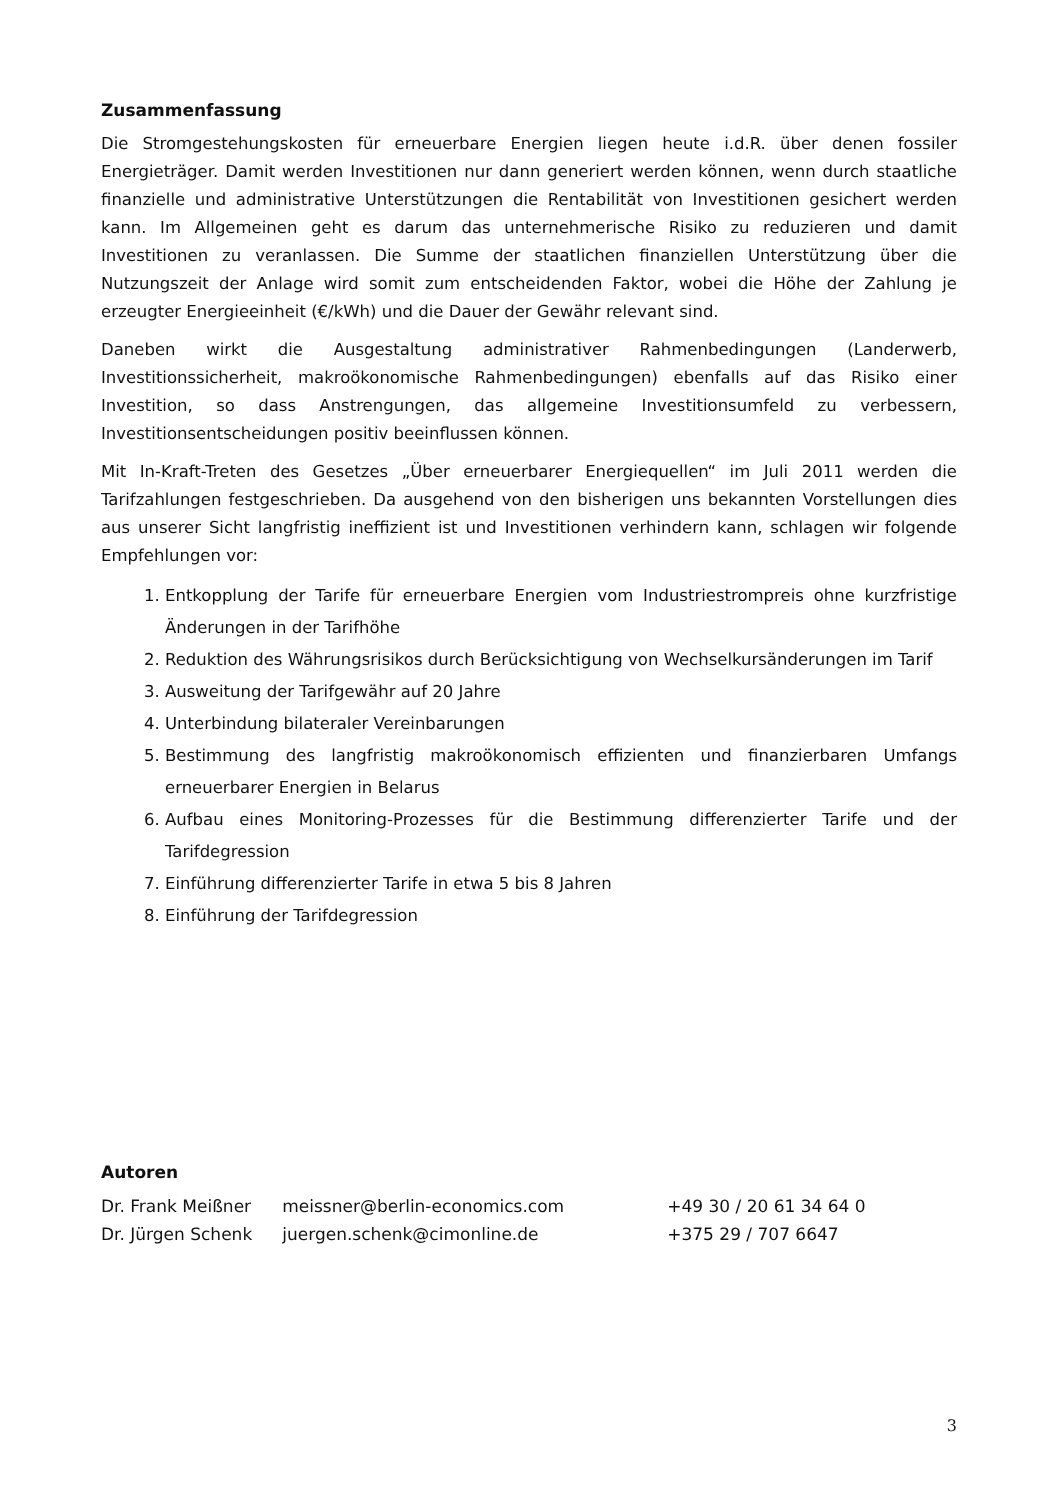Zusammenfassung
Die Stromgestehungskosten für erneuerbare Energien liegen heute i.d.R. über denen fossiler Energieträger. Damit werden Investitionen nur dann generiert werden können, wenn durch staatliche finanzielle und administrative Unterstützungen die Rentabilität von Investitionen gesichert werden kann. Im Allgemeinen geht es darum das unternehmerische Risiko zu reduzieren und damit Investitionen zu veranlassen. Die Summe der staatlichen finanziellen Unterstützung über die Nutzungszeit der Anlage wird somit zum entscheidenden Faktor, wobei die Höhe der Zahlung je erzeugter Energieeinheit (€/kWh) und die Dauer der Gewähr relevant sind.
Daneben wirkt die Ausgestaltung administrativer Rahmenbedingungen (Landerwerb, Investitionssicherheit, makroökonomische Rahmenbedingungen) ebenfalls auf das Risiko einer Investition, so dass Anstrengungen, das allgemeine Investitionsumfeld zu verbessern, Investitionsentscheidungen positiv beeinflussen können.
Mit In-Kraft-Treten des Gesetzes „Über erneuerbarer Energiequellen“ im Juli 2011 werden die Tarifzahlungen festgeschrieben. Da ausgehend von den bisherigen uns bekannten Vorstellungen dies aus unserer Sicht langfristig ineffizient ist und Investitionen verhindern kann, schlagen wir folgende Empfehlungen vor:
1. Entkopplung der Tarife für erneuerbare Energien vom Industriestrompreis ohne kurzfristige Änderungen in der Tarifhöhe
2. Reduktion des Währungsrisikos durch Berücksichtigung von Wechselkursänderungen im Tarif
3. Ausweitung der Tarifgewähr auf 20 Jahre
4. Unterbindung bilateraler Vereinbarungen
5. Bestimmung des langfristig makroökonomisch effizienten und finanzierbaren Umfangs erneuerbarer Energien in Belarus
6. Aufbau eines Monitoring-Prozesses für die Bestimmung differenzierter Tarife und der Tarifdegression
7. Einführung differenzierter Tarife in etwa 5 bis 8 Jahren
8. Einführung der Tarifdegression
Autoren
| Dr. Frank Meißner | meissner@berlin-economics.com | +49 30 / 20 61 34 64 0 |
| Dr. Jürgen Schenk | juergen.schenk@cimonline.de | +375 29 / 707 6647 |
3